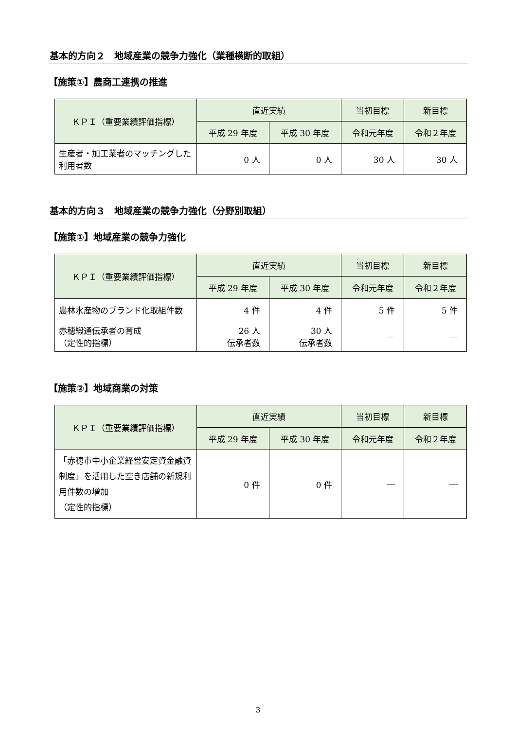基本的方向２　地域産業の競争力強化（業種横断的取組）
【施策①】農商工連携の推進
| ＫＰＩ（重要業績評価指標） | 直近実績 | | 当初目標 | 新目標 |
| --- | --- | --- | --- | --- |
| | 平成 29 年度 | 平成 30 年度 | 令和元年度 | 令和２年度 |
| 生産者・加工業者のマッチングした利用者数 | 0 人 | 0 人 | 30 人 | 30 人 |
基本的方向３　地域産業の競争力強化（分野別取組）
【施策①】地域産業の競争力強化
| ＫＰＩ（重要業績評価指標） | 直近実績 | | 当初目標 | 新目標 |
| --- | --- | --- | --- | --- |
| | 平成 29 年度 | 平成 30 年度 | 令和元年度 | 令和２年度 |
| 農林水産物のブランド化取組件数 | 4 件 | 4 件 | 5 件 | 5 件 |
| 赤穂緞通伝承者の育成 （定性的指標） | 26 人 伝承者数 | 30 人 伝承者数 | ― | ― |
【施策②】地域商業の対策
| ＫＰＩ（重要業績評価指標） | 直近実績 | | 当初目標 | 新目標 |
| --- | --- | --- | --- | --- |
| | 平成 29 年度 | 平成 30 年度 | 令和元年度 | 令和２年度 |
| 「赤穂市中小企業経営安定資金融資制度」を活用した空き店舗の新規利用件数の増加 （定性的指標） | 0 件 | 0 件 | ― | ― |
3